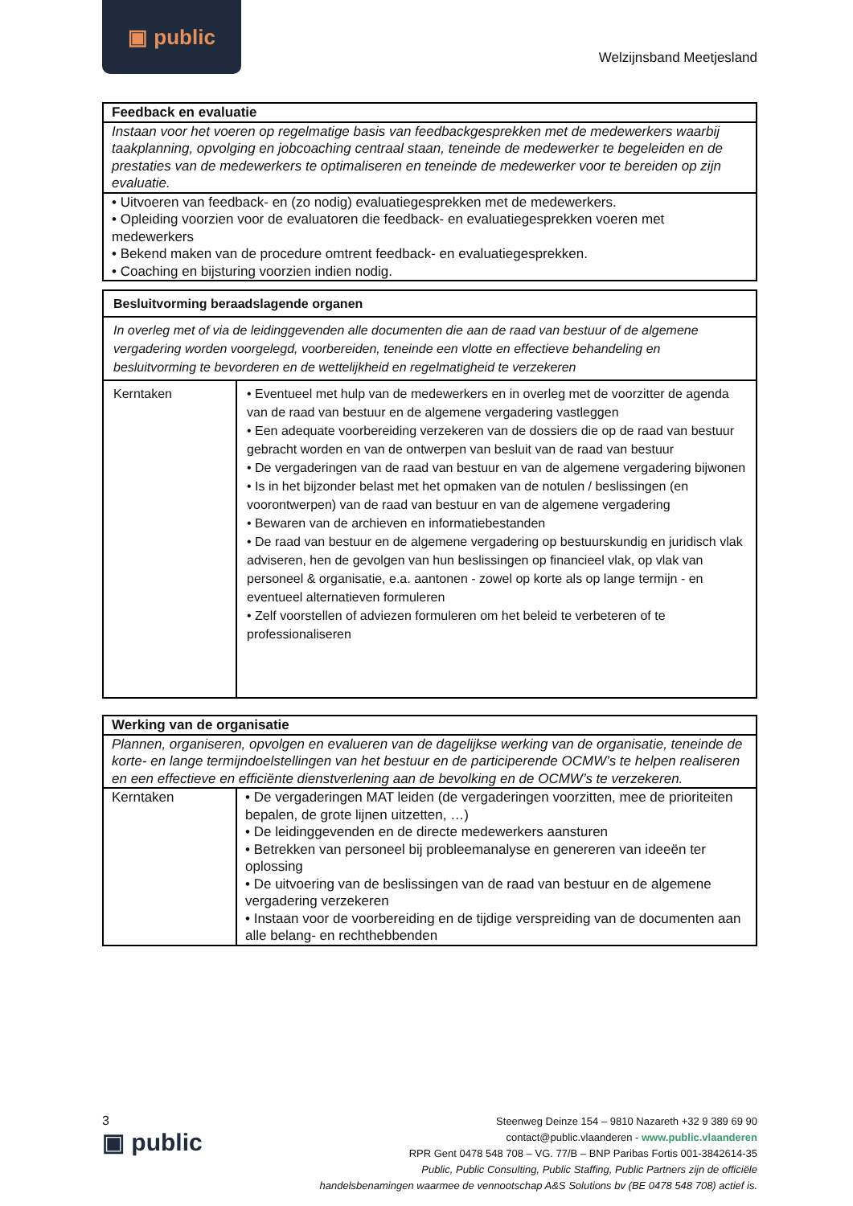▣ public
Welzijnsband Meetjesland
| Feedback en evaluatie |
| --- |
| Instaan voor het voeren op regelmatige basis van feedbackgesprekken met de medewerkers waarbij taakplanning, opvolging en jobcoaching centraal staan, teneinde de medewerker te begeleiden en de prestaties van de medewerkers te optimaliseren en teneinde de medewerker voor te bereiden op zijn evaluatie. |
| • Uitvoeren van feedback- en (zo nodig) evaluatiegesprekken met de medewerkers. • Opleiding voorzien voor de evaluatoren die feedback- en evaluatiegesprekken voeren met medewerkers • Bekend maken van de procedure omtrent feedback- en evaluatiegesprekken. • Coaching en bijsturing voorzien indien nodig. |
| Besluitvorming beraadslagende organen | |
| --- | --- |
| In overleg met of via de leidinggevenden alle documenten die aan de raad van bestuur of de algemene vergadering worden voorgelegd, voorbereiden, teneinde een vlotte en effectieve behandeling en besluitvorming te bevorderen en de wettelijkheid en regelmatigheid te verzekeren | |
| Kerntaken | • Eventueel met hulp van de medewerkers en in overleg met de voorzitter de agenda van de raad van bestuur en de algemene vergadering vastleggen • Een adequate voorbereiding verzekeren van de dossiers die op de raad van bestuur gebracht worden en van de ontwerpen van besluit van de raad van bestuur • De vergaderingen van de raad van bestuur en van de algemene vergadering bijwonen • Is in het bijzonder belast met het opmaken van de notulen / beslissingen (en voorontwerpen) van de raad van bestuur en van de algemene vergadering • Bewaren van de archieven en informatiebestanden • De raad van bestuur en de algemene vergadering op bestuurskundig en juridisch vlak adviseren, hen de gevolgen van hun beslissingen op financieel vlak, op vlak van personeel & organisatie, e.a. aantonen - zowel op korte als op lange termijn - en eventueel alternatieven formuleren • Zelf voorstellen of adviezen formuleren om het beleid te verbeteren of te professionaliseren |
| Werking van de organisatie | |
| --- | --- |
| Plannen, organiseren, opvolgen en evalueren van de dagelijkse werking van de organisatie, teneinde de korte- en lange termijndoelstellingen van het bestuur en de participerende OCMW’s te helpen realiseren en een effectieve en efficiënte dienstverlening aan de bevolking en de OCMW’s te verzekeren. | |
| Kerntaken | • De vergaderingen MAT leiden (de vergaderingen voorzitten, mee de prioriteiten bepalen, de grote lijnen uitzetten, …) • De leidinggevenden en de directe medewerkers aansturen • Betrekken van personeel bij probleemanalyse en genereren van ideeën ter oplossing • De uitvoering van de beslissingen van de raad van bestuur en de algemene vergadering verzekeren • Instaan voor de voorbereiding en de tijdige verspreiding van de documenten aan alle belang- en rechthebbenden |
3
▣ public
Steenweg Deinze 154 – 9810 Nazareth +32 9 389 69 90
contact@public.vlaanderen - www.public.vlaanderen
RPR Gent 0478 548 708 – VG. 77/B – BNP Paribas Fortis 001-3842614-35
Public, Public Consulting, Public Staffing, Public Partners zijn de officiële
handelsbenamingen waarmee de vennootschap A&S Solutions bv (BE 0478 548 708) actief is.